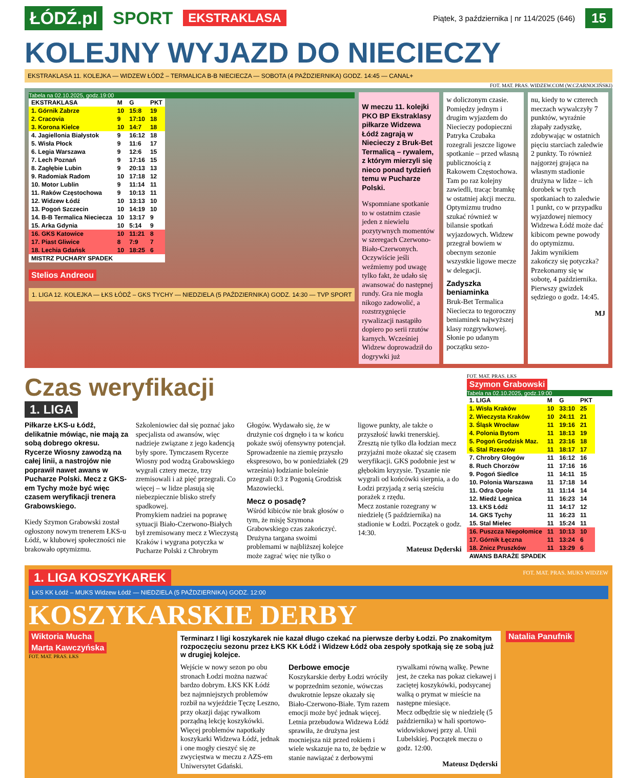ŁÓDŹ.pl SPORT EKSTRAKLASA Piątek, 3 października | nr 114/2025 (646) 15
KOLEJNY WYJAZD DO NIECIECZY
EKSTRAKLASA 11. KOLEJKA — WIDZEW ŁÓDŹ – TERMALICA B-B NIECIECZA — SOBOTA (4 PAŹDZIERNIKA) GODZ. 14:45 — CANAL+
FOT. MAT. PRAS. WIDZEW.COM (W.CZARNOCIŃSKI)
Tabela na 02.10.2025, godz.19:00
| EKSTRAKLASA | M | G | PKT |
| --- | --- | --- | --- |
| 1. Górnik Zabrze | 10 | 15:8 | 19 |
| 2. Cracovia | 9 | 17:10 | 18 |
| 3. Korona Kielce | 10 | 14:7 | 18 |
| 4. Jagiellonia Białystok | 9 | 16:12 | 18 |
| 5. Wisła Płock | 9 | 11:6 | 17 |
| 6. Legia Warszawa | 9 | 12:6 | 15 |
| 7. Lech Poznań | 9 | 17:16 | 15 |
| 8. Zagłębie Lubin | 9 | 20:13 | 13 |
| 9. Radomiak Radom | 10 | 17:18 | 12 |
| 10. Motor Lublin | 9 | 11:14 | 11 |
| 11. Raków Częstochowa | 9 | 10:13 | 11 |
| 12. Widzew Łódź | 10 | 13:13 | 10 |
| 13. Pogoń Szczecin | 10 | 14:19 | 10 |
| 14. B-B Termalica Nieciecza | 10 | 13:17 | 9 |
| 15. Arka Gdynia | 10 | 5:14 | 9 |
| 16. GKS Katowice | 10 | 11:21 | 8 |
| 17. Piast Gliwice | 8 | 7:9 | 7 |
| 18. Lechia Gdańsk | 10 | 18:25 | 6 |
| MISTRZ PUCHARY SPADEK | | | |
Stelios Andreou
1. LIGA 12. KOLEJKA — ŁKS ŁÓDŹ – GKS TYCHY — NIEDZIELA (5 PAŹDZIERNIKA) GODZ. 14:30 — TVP SPORT
W meczu 11. kolejki PKO BP Ekstraklasy piłkarze Widzewa Łódź zagrają w Niecieczy z Bruk-Bet Termalicą – rywalem, z którym mierzyli się nieco ponad tydzień temu w Pucharze Polski.
Wspomniane spotkanie to w ostatnim czasie jeden z niewielu pozytywnych momentów w szeregach Czerwono-Biało-Czerwonych. Oczywiście jeśli weźmiemy pod uwagę tylko fakt, że udało się awansować do następnej rundy. Gra nie mogła nikogo zadowolić, a rozstrzygnięcie rywalizacji nastąpiło dopiero po serii rzutów karnych. Wcześniej Widzew doprowadził do dogrywki już
w doliczonym czasie. Pomiędzy jednym i drugim wyjazdem do Niecieczy podopieczni Patryka Czubaka rozegrali jeszcze ligowe spotkanie – przed własną publicznością z Rakowem Częstochowa. Tam po raz kolejny zawiedli, tracąc bramkę w ostatniej akcji meczu. Optymizmu trudno szukać również w bilansie spotkań wyjazdowych. Widzew przegrał bowiem w obecnym sezonie wszystkie ligowe mecze w delegacji.
Zadyszka beniaminka
Bruk-Bet Termalica Nieciecza to tegoroczny beniaminek najwyższej klasy rozgrywkowej. Słonie po udanym początku sezo-
nu, kiedy to w czterech meczach wywalczyły 7 punktów, wyraźnie złapały zadyszkę, zdobywając w ostatnich pięciu starciach zaledwie 2 punkty. To również najgorzej grająca na własnym stadionie drużyna w lidze – ich dorobek w tych spotkaniach to zaledwie 1 punkt, co w przypadku wyjazdowej niemocy Widzewa Łódź może dać kibicom pewne powody do optymizmu.
Jakim wynikiem zakończy się potyczka? Przekonamy się w sobotę, 4 października. Pierwszy gwizdek sędziego o godz. 14:45.
MJ
Czas weryfikacji
1. LIGA
Piłkarze ŁKS-u Łódź, delikatnie mówiąc, nie mają za sobą dobrego okresu. Rycerze Wiosny zawodzą na całej linii, a nastrojów nie poprawił nawet awans w Pucharze Polski. Mecz z GKS-em Tychy może być więc czasem weryfikacji trenera Grabowskiego.
Kiedy Szymon Grabowski został ogłoszony nowym trenerem ŁKS-u Łódź, w klubowej społeczności nie brakowało optymizmu. Szkoleniowiec dał się poznać jako specjalista od awansów, więc nadzieje związane z jego kadencją były spore. Tymczasem Rycerze Wiosny pod wodzą Grabowskiego wygrali cztery mecze, trzy zremisowali i aż pięć przegrali. Co więcej – w lidze plasują się niebezpiecznie blisko strefy spadkowej.
Promykiem nadziei na poprawę sytuacji Biało-Czerwono-Białych był zremisowany mecz z Wieczystą Kraków i wygrana potyczka w Pucharze Polski z Chrobrym Głogów. Wydawało się, że w drużynie coś drgnęło i ta w końcu pokaże swój ofensywny potencjał. Sprowadzenie na ziemię przyszło ekspresowo, bo w poniedziałek (29 września) łodzianie boleśnie przegrali 0:3 z Pogonią Grodzisk Mazowiecki.
Mecz o posadę?
Wśród kibiców nie brak głosów o tym, że misję Szymona Grabowskiego czas zakończyć. Drużyna targana swoimi problemami w najbliższej kolejce może zagrać więc nie tylko o ligowe punkty, ale także o przyszłość ławki trenerskiej. Zresztą nie tylko dla łodzian mecz przyjaźni może okazać się czasem weryfikacji. GKS podobnie jest w głębokim kryzysie. Tyszanie nie wygrali od końcówki sierpnia, a do Łodzi przyjadą z serią sześciu porażek z rzędu.
Mecz zostanie rozegrany w niedzielę (5 października) na stadionie w Łodzi. Początek o godz. 14:30.
Mateusz Dęderski
FOT. MAT. PRAS. ŁKS
Szymon Grabowski
Tabela na 02.10.2025, godz.19:00
| 1. LIGA | M | G | PKT |
| --- | --- | --- | --- |
| 1. Wisła Kraków | 10 | 33:10 | 25 |
| 2. Wieczysta Kraków | 10 | 24:11 | 21 |
| 3. Śląsk Wrocław | 11 | 19:16 | 21 |
| 4. Polonia Bytom | 11 | 18:13 | 19 |
| 5. Pogoń Grodzisk Maz. | 11 | 23:16 | 18 |
| 6. Stal Rzeszów | 11 | 18:17 | 17 |
| 7. Chrobry Głogów | 11 | 16:12 | 16 |
| 8. Ruch Chorzów | 11 | 17:16 | 16 |
| 9. Pogoń Siedlce | 11 | 14:11 | 15 |
| 10. Polonia Warszawa | 11 | 17:18 | 14 |
| 11. Odra Opole | 11 | 11:14 | 14 |
| 12. Miedź Legnica | 11 | 16:23 | 14 |
| 13. ŁKS Łódź | 11 | 14:17 | 12 |
| 14. GKS Tychy | 11 | 16:23 | 11 |
| 15. Stal Mielec | 11 | 15:24 | 11 |
| 16. Puszcza Niepołomice | 11 | 10:13 | 10 |
| 17. Górnik Łęczna | 11 | 13:24 | 6 |
| 18. Znicz Pruszków | 11 | 13:29 | 6 |
| AWANS BARAŻE SPADEK | | | |
1. LIGA KOSZYKAREK FOT. MAT. PRAS. MUKS WIDZEW
ŁKS KK Łódź – MUKS Widzew Łódź — NIEDZIELA (5 PAŹDZIERNIKA) GODZ. 12:00
KOSZYKARSKIE DERBY
Wiktoria Mucha
Marta Kawczyńska
FOT. MAT. PRAS. ŁKS
Terminarz I ligi koszykarek nie kazał długo czekać na pierwsze derby Łodzi. Po znakomitym rozpoczęciu sezonu przez ŁKS KK Łódź i Widzew Łódź oba zespoły spotkają się ze sobą już w drugiej kolejce.
Wejście w nowy sezon po obu stronach Łodzi można nazwać bardzo dobrym. ŁKS KK Łódź bez najmniejszych problemów rozbił na wyjeździe Tęczę Leszno, przy okazji dając rywalkom porządną lekcję koszykówki. Więcej problemów napotkały koszykarki Widzewa Łódź, jednak i one mogły cieszyć się ze zwycięstwa w meczu z AZS-em Uniwersytet Gdański.
Derbowe emocje
Koszykarskie derby Łodzi wróciły w poprzednim sezonie, wówczas dwukrotnie lepsze okazały się Biało-Czerwono-Białe. Tym razem emocji może być jednak więcej. Letnia przebudowa Widzewa Łódź sprawiła, że drużyna jest mocniejsza niż przed rokiem i wiele wskazuje na to, że będzie w stanie nawiązać z derbowymi rywalkami równą walkę. Pewne jest, że czeka nas pokaz ciekawej i zaciętej koszykówki, podsycanej walką o prymat w mieście na następne miesiące.
Mecz odbędzie się w niedzielę (5 października) w hali sportowo-widowiskowej przy al. Unii Lubelskiej. Początek meczu o godz. 12:00.
Mateusz Dęderski
Natalia Panufnik